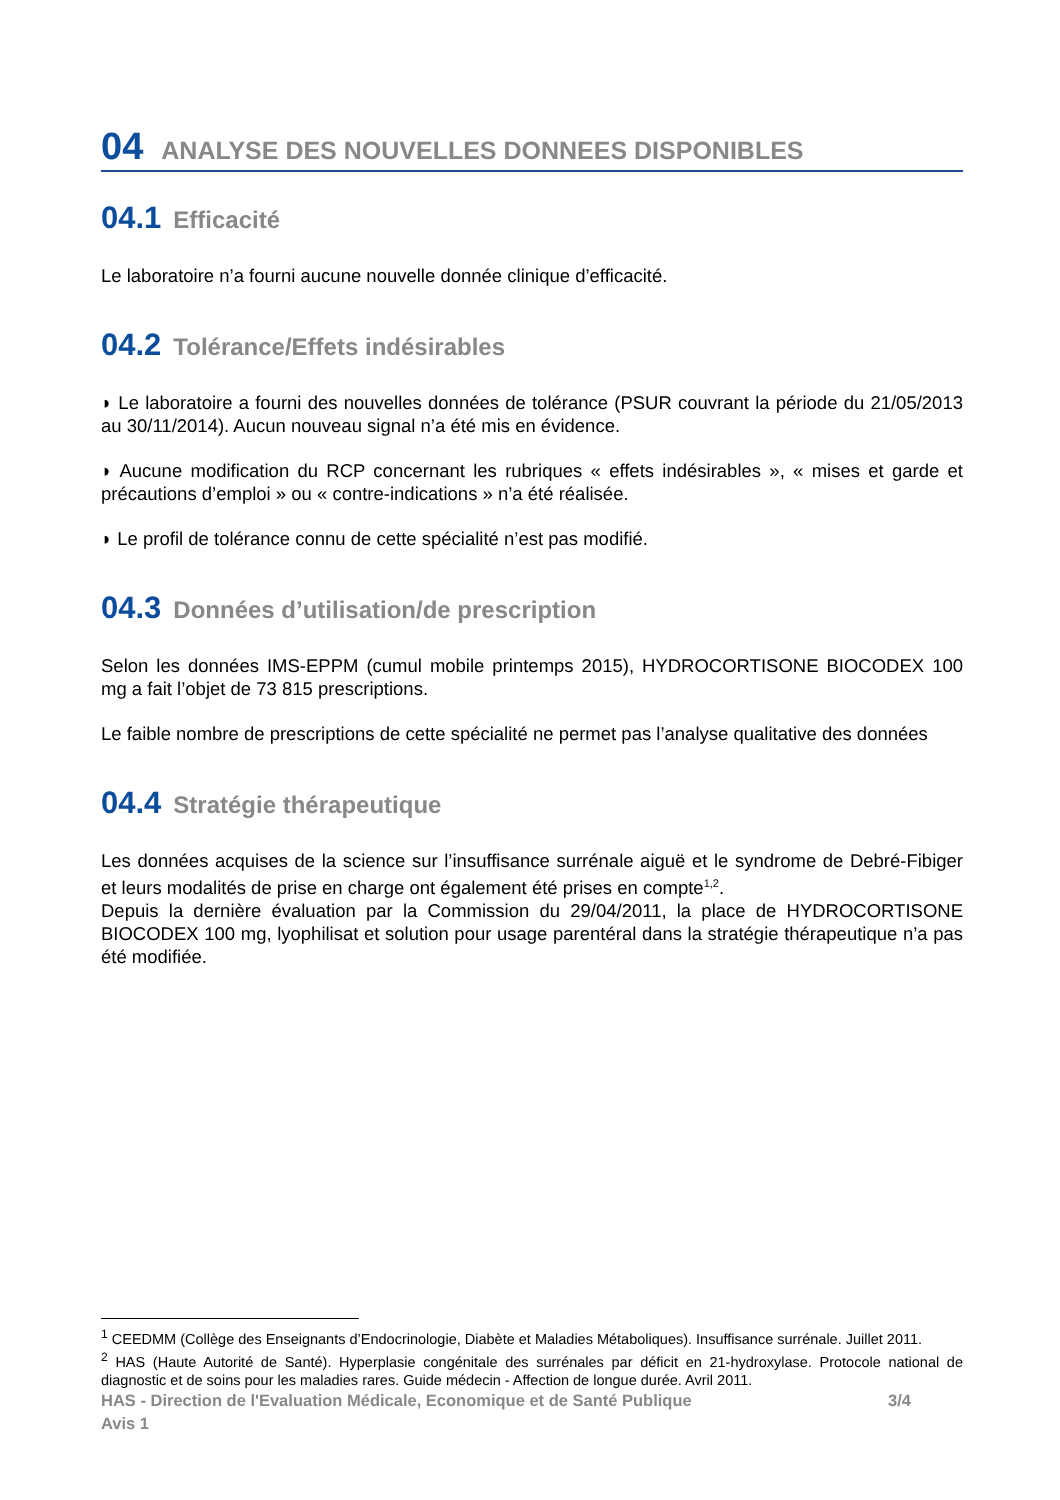04 ANALYSE DES NOUVELLES DONNEES DISPONIBLES
04.1 Efficacité
Le laboratoire n’a fourni aucune nouvelle donnée clinique d’efficacité.
04.2 Tolérance/Effets indésirables
◗ Le laboratoire a fourni des nouvelles données de tolérance (PSUR couvrant la période du 21/05/2013 au 30/11/2014). Aucun nouveau signal n’a été mis en évidence.
◗ Aucune modification du RCP concernant les rubriques « effets indésirables », « mises et garde et précautions d’emploi » ou « contre-indications » n’a été réalisée.
◗ Le profil de tolérance connu de cette spécialité n’est pas modifié.
04.3 Données d’utilisation/de prescription
Selon les données IMS-EPPM (cumul mobile printemps 2015), HYDROCORTISONE BIOCODEX 100 mg a fait l’objet de 73 815 prescriptions.
Le faible nombre de prescriptions de cette spécialité ne permet pas l’analyse qualitative des données
04.4 Stratégie thérapeutique
Les données acquises de la science sur l’insuffisance surrénale aiguë et le syndrome de Debré-Fibiger et leurs modalités de prise en charge ont également été prises en compte<sup>1,2</sup>.
Depuis la dernière évaluation par la Commission du 29/04/2011, la place de HYDROCORTISONE BIOCODEX 100 mg, lyophilisat et solution pour usage parentéral dans la stratégie thérapeutique n’a pas été modifiée.
<sup>1</sup> CEEDMM (Collège des Enseignants d’Endocrinologie, Diabète et Maladies Métaboliques). Insuffisance surrénale. Juillet 2011.
<sup>2</sup> HAS (Haute Autorité de Santé). Hyperplasie congénitale des surrénales par déficit en 21-hydroxylase. Protocole national de diagnostic et de soins pour les maladies rares. Guide médecin - Affection de longue durée. Avril 2011.
HAS - Direction de l'Evaluation Médicale, Economique et de Santé Publique 3/4
Avis 1